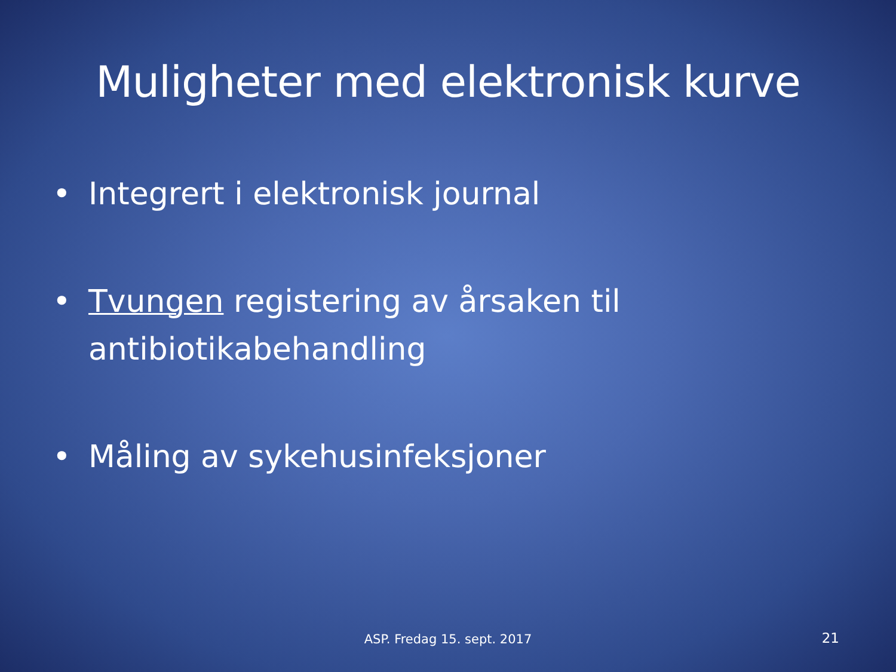Muligheter med elektronisk kurve
• Integrert i elektronisk journal
• Tvungen registering av årsaken til antibiotikabehandling
• Måling av sykehusinfeksjoner
ASP. Fredag 15. sept. 2017 21